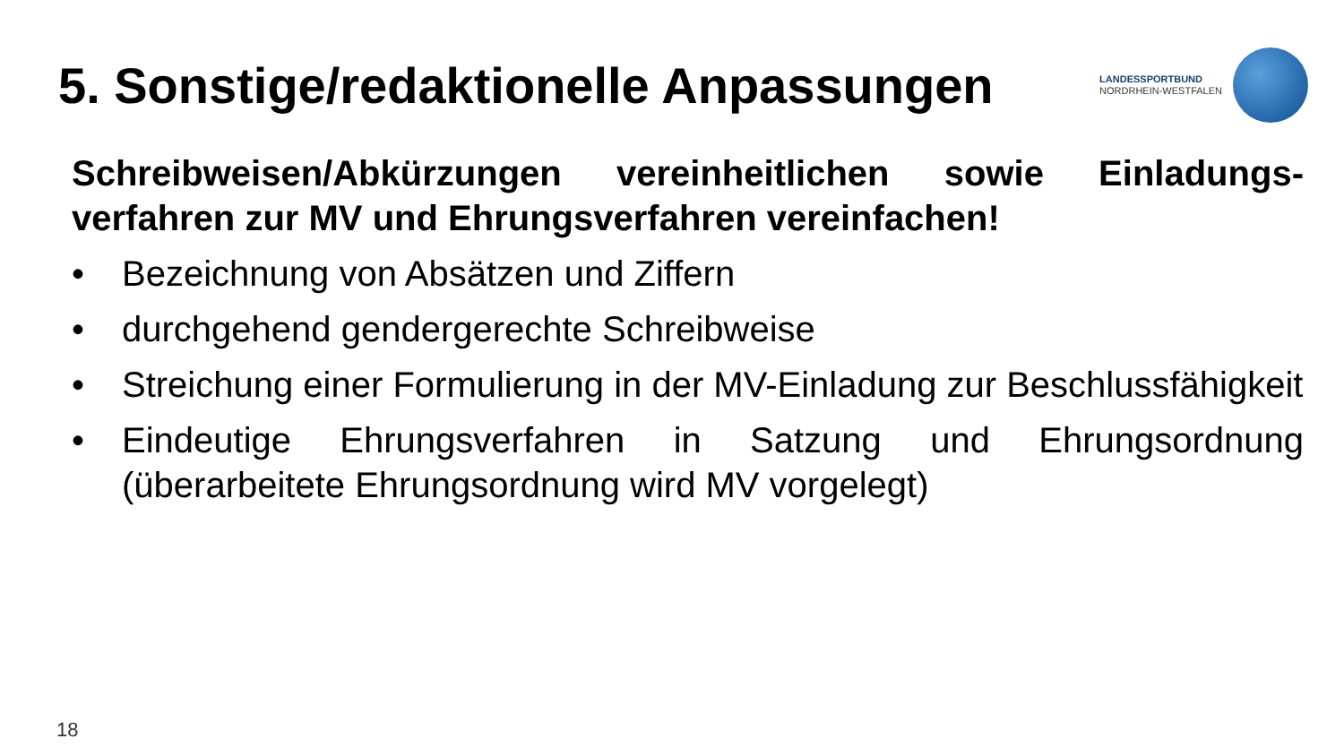5. Sonstige/redaktionelle Anpassungen
LANDESSPORTBUND
NORDRHEIN-WESTFALEN
Schreibweisen/Abkürzungen vereinheitlichen sowie Einladungs-verfahren zur MV und Ehrungsverfahren vereinfachen!
• Bezeichnung von Absätzen und Ziffern
• durchgehend gendergerechte Schreibweise
• Streichung einer Formulierung in der MV-Einladung zur Beschlussfähigkeit
• Eindeutige Ehrungsverfahren in Satzung und Ehrungsordnung (überarbeitete Ehrungsordnung wird MV vorgelegt)
18